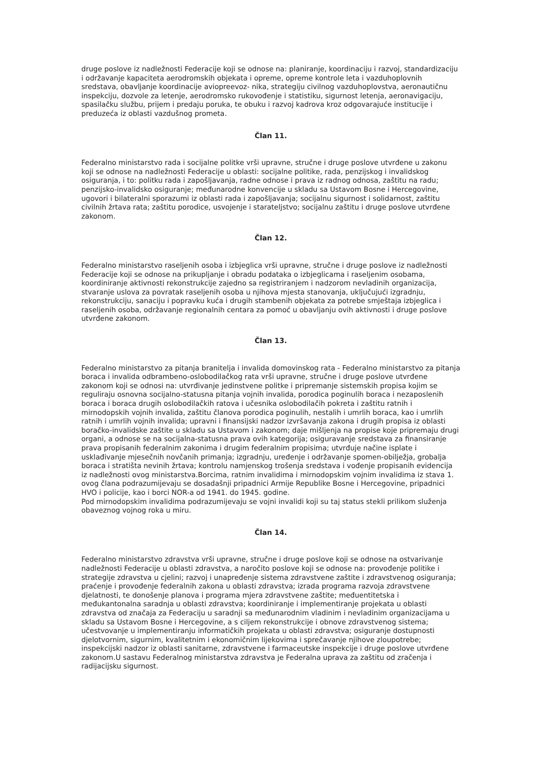druge poslove iz nadležnosti Federacije koji se odnose na: planiranje, koordinaciju i razvoj, standardizaciju i održavanje kapaciteta aerodromskih objekata i opreme, opreme kontrole leta i vazduhoplovnih sredstava, obavljanje koordinacije aviopreevoz- nika, strategiju civilnog vazduhoplovstva, aeronautičnu inspekciju, dozvole za letenje, aerodromsko rukovođenje i statistiku, sigurnost letenja, aeronavigaciju, spasilačku službu, prijem i predaju poruka, te obuku i razvoj kadrova kroz odgovarajuće institucije i preduzeća iz oblasti vazdušnog prometa.
Član 11.
Federalno ministarstvo rada i socijalne politke vrši upravne, stručne i druge poslove utvrđene u zakonu koji se odnose na nadležnosti Federacije u oblasti: socijalne politike, rada, penzijskog i invalidskog osiguranja, i to: politku rada i zapošljavanja, radne odnose i prava iz radnog odnosa, zaštitu na radu; penzijsko-invalidsko osiguranje; međunarodne konvencije u skladu sa Ustavom Bosne i Hercegovine, ugovori i bilateralni sporazumi iz oblasti rada i zapošljavanja; socijalnu sigurnost i solidarnost, zaštitu civilnih žrtava rata; zaštitu porodice, usvojenje i starateljstvo; socijalnu zaštitu i druge poslove utvrđene zakonom.
Član 12.
Federalno ministarstvo raseljenih osoba i izbjeglica vrši upravne, stručne i druge poslove iz nadležnosti Federacije koji se odnose na prikupljanje i obradu podataka o izbjeglicama i raseljenim osobama, koordiniranje aktivnosti rekonstrukcije zajedno sa registriranjem i nadzorom nevladinih organizacija, stvaranje uslova za povratak raseljenih osoba u njihova mjesta stanovanja, uključujući izgradnju, rekonstrukciju, sanaciju i popravku kuća i drugih stambenih objekata za potrebe smještaja izbjeglica i raseljenih osoba, održavanje regionalnih centara za pomoć u obavljanju ovih aktivnosti i druge poslove utvrđene zakonom.
Član 13.
Federalno ministarstvo za pitanja branitelja i invalida domovinskog rata - Federalno ministarstvo za pitanja boraca i invalida odbrambeno-oslobodilačkog rata vrši upravne, stručne i druge poslove utvrđene zakonom koji se odnosi na: utvrđivanje jedinstvene politke i pripremanje sistemskih propisa kojim se reguliraju osnovna socijalno-statusna pitanja vojnih invalida, porodica poginulih boraca i nezaposlenih boraca i boraca drugih oslobodilačkih ratova i učesnika oslobodilačih pokreta i zaštitu ratnih i mirnodopskih vojnih invalida, zaštitu članova porodica poginulih, nestalih i umrlih boraca, kao i umrlih ratnih i umrlih vojnih invalida; upravni i finansijski nadzor izvršavanja zakona i drugih propisa iz oblasti boračko-invalidske zaštite u skladu sa Ustavom i zakonom; daje mišljenja na propise koje pripremaju drugi organi, a odnose se na socijalna-statusna prava ovih kategorija; osiguravanje sredstava za finansiranje prava propisanih federalnim zakonima i drugim federalnim propisima; utvrđuje načine isplate i usklađivanje mjesečnih novčanih primanja; izgradnju, uređenje i održavanje spomen-obilježja, grobalja boraca i stratišta nevinih žrtava; kontrolu namjenskog trošenja sredstava i vođenje propisanih evidencija iz nadležnosti ovog ministarstva.Borcima, ratnim invalidima i mirnodopskim vojnim invalidima iz stava 1. ovog člana podrazumijevaju se dosadašnji pripadnici Armije Republike Bosne i Hercegovine, pripadnici HVO i policije, kao i borci NOR-a od 1941. do 1945. godine.
Pod mirnodopskim invalidima podrazumijevaju se vojni invalidi koji su taj status stekli prilikom služenja obaveznog vojnog roka u miru.
Član 14.
Federalno ministarstvo zdravstva vrši upravne, stručne i druge poslove koji se odnose na ostvarivanje nadležnosti Federacije u oblasti zdravstva, a naročito poslove koji se odnose na: provođenje politike i strategije zdravstva u cjelini; razvoj i unapređenje sistema zdravstvene zaštite i zdravstvenog osiguranja; praćenje i provođenje federalnih zakona u oblasti zdravstva; izrada programa razvoja zdravstvene djelatnosti, te donošenje planova i programa mjera zdravstvene zaštite; međuentitetska i međukantonalna saradnja u oblasti zdravstva; koordiniranje i implementiranje projekata u oblasti zdravstva od značaja za Federaciju u saradnji sa međunarodnim vladinim i nevladinim organizacijama u skladu sa Ustavom Bosne i Hercegovine, a s ciljem rekonstrukcije i obnove zdravstvenog sistema; učestvovanje u implementiranju informatičkih projekata u oblasti zdravstva; osiguranje dostupnosti djelotvornim, sigurnim, kvalitetnim i ekonomičnim lijekovima i sprečavanje njihove zloupotrebe; inspekcijski nadzor iz oblasti sanitarne, zdravstvene i farmaceutske inspekcije i druge poslove utvrđene zakonom.U sastavu Federalnog ministarstva zdravstva je Federalna uprava za zaštitu od zračenja i radijacijsku sigurnost.